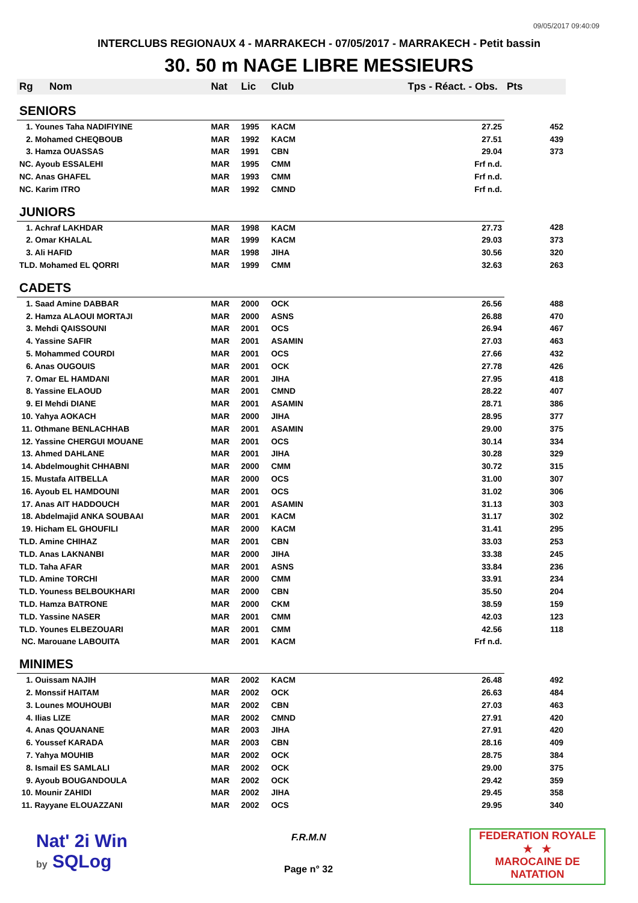09/05/2017 09:40:09
INTERCLUBS REGIONAUX 4 - MARRAKECH - 07/05/2017 - MARRAKECH - Petit bassin
30. 50 m NAGE LIBRE MESSIEURS
| Rg | Nom | Nat | Lic | Club | Tps - Réact. - Obs. | Pts |
| --- | --- | --- | --- | --- | --- | --- |
| SENIORS | | | | | | |
| 1. Younes Taha NADIFIYINE | | MAR | 1995 | KACM | 27.25 | 452 |
| 2. Mohamed CHEQBOUB | | MAR | 1992 | KACM | 27.51 | 439 |
| 3. Hamza OUASSAS | | MAR | 1991 | CBN | 29.04 | 373 |
| NC. Ayoub ESSALEHI | | MAR | 1995 | CMM | Frf n.d. | |
| NC. Anas GHAFEL | | MAR | 1993 | CMM | Frf n.d. | |
| NC. Karim ITRO | | MAR | 1992 | CMND | Frf n.d. | |
| JUNIORS | | | | | | |
| 1. Achraf LAKHDAR | | MAR | 1998 | KACM | 27.73 | 428 |
| 2. Omar KHALAL | | MAR | 1999 | KACM | 29.03 | 373 |
| 3. Ali HAFID | | MAR | 1998 | JIHA | 30.56 | 320 |
| TLD. Mohamed EL QORRI | | MAR | 1999 | CMM | 32.63 | 263 |
| CADETS | | | | | | |
| 1. Saad Amine DABBAR | | MAR | 2000 | OCK | 26.56 | 488 |
| 2. Hamza ALAOUI MORTAJI | | MAR | 2000 | ASNS | 26.88 | 470 |
| 3. Mehdi QAISSOUNI | | MAR | 2001 | OCS | 26.94 | 467 |
| 4. Yassine SAFIR | | MAR | 2001 | ASAMIN | 27.03 | 463 |
| 5. Mohammed COURDI | | MAR | 2001 | OCS | 27.66 | 432 |
| 6. Anas OUGOUIS | | MAR | 2001 | OCK | 27.78 | 426 |
| 7. Omar EL HAMDANI | | MAR | 2001 | JIHA | 27.95 | 418 |
| 8. Yassine ELAOUD | | MAR | 2001 | CMND | 28.22 | 407 |
| 9. El Mehdi DIANE | | MAR | 2001 | ASAMIN | 28.71 | 386 |
| 10. Yahya AOKACH | | MAR | 2000 | JIHA | 28.95 | 377 |
| 11. Othmane BENLACHHAB | | MAR | 2001 | ASAMIN | 29.00 | 375 |
| 12. Yassine CHERGUI MOUANE | | MAR | 2001 | OCS | 30.14 | 334 |
| 13. Ahmed DAHLANE | | MAR | 2001 | JIHA | 30.28 | 329 |
| 14. Abdelmoughit CHHABNI | | MAR | 2000 | CMM | 30.72 | 315 |
| 15. Mustafa AITBELLA | | MAR | 2000 | OCS | 31.00 | 307 |
| 16. Ayoub EL HAMDOUNI | | MAR | 2001 | OCS | 31.02 | 306 |
| 17. Anas AIT HADDOUCH | | MAR | 2001 | ASAMIN | 31.13 | 303 |
| 18. Abdelmajid ANKA SOUBAAI | | MAR | 2001 | KACM | 31.17 | 302 |
| 19. Hicham EL GHOUFILI | | MAR | 2000 | KACM | 31.41 | 295 |
| TLD. Amine CHIHAZ | | MAR | 2001 | CBN | 33.03 | 253 |
| TLD. Anas LAKNANBI | | MAR | 2000 | JIHA | 33.38 | 245 |
| TLD. Taha AFAR | | MAR | 2001 | ASNS | 33.84 | 236 |
| TLD. Amine TORCHI | | MAR | 2000 | CMM | 33.91 | 234 |
| TLD. Youness BELBOUKHARI | | MAR | 2000 | CBN | 35.50 | 204 |
| TLD. Hamza BATRONE | | MAR | 2000 | CKM | 38.59 | 159 |
| TLD. Yassine NASER | | MAR | 2001 | CMM | 42.03 | 123 |
| TLD. Younes ELBEZOUARI | | MAR | 2001 | CMM | 42.56 | 118 |
| NC. Marouane LABOUITA | | MAR | 2001 | KACM | Frf n.d. | |
| MINIMES | | | | | | |
| 1. Ouissam NAJIH | | MAR | 2002 | KACM | 26.48 | 492 |
| 2. Monssif HAITAM | | MAR | 2002 | OCK | 26.63 | 484 |
| 3. Lounes MOUHOUBI | | MAR | 2002 | CBN | 27.03 | 463 |
| 4. Ilias LIZE | | MAR | 2002 | CMND | 27.91 | 420 |
| 4. Anas QOUANANE | | MAR | 2003 | JIHA | 27.91 | 420 |
| 6. Youssef KARADA | | MAR | 2003 | CBN | 28.16 | 409 |
| 7. Yahya MOUHIB | | MAR | 2002 | OCK | 28.75 | 384 |
| 8. Ismail ES SAMLALI | | MAR | 2002 | OCK | 29.00 | 375 |
| 9. Ayoub BOUGANDOULA | | MAR | 2002 | OCK | 29.42 | 359 |
| 10. Mounir ZAHIDI | | MAR | 2002 | JIHA | 29.45 | 358 |
| 11. Rayyane ELOUAZZANI | | MAR | 2002 | OCS | 29.95 | 340 |
Nat' 2i Win
by SQLog
F.R.M.N
Page n° 32
FEDERATION ROYALE
★ ★
MAROCAINE DE NATATION